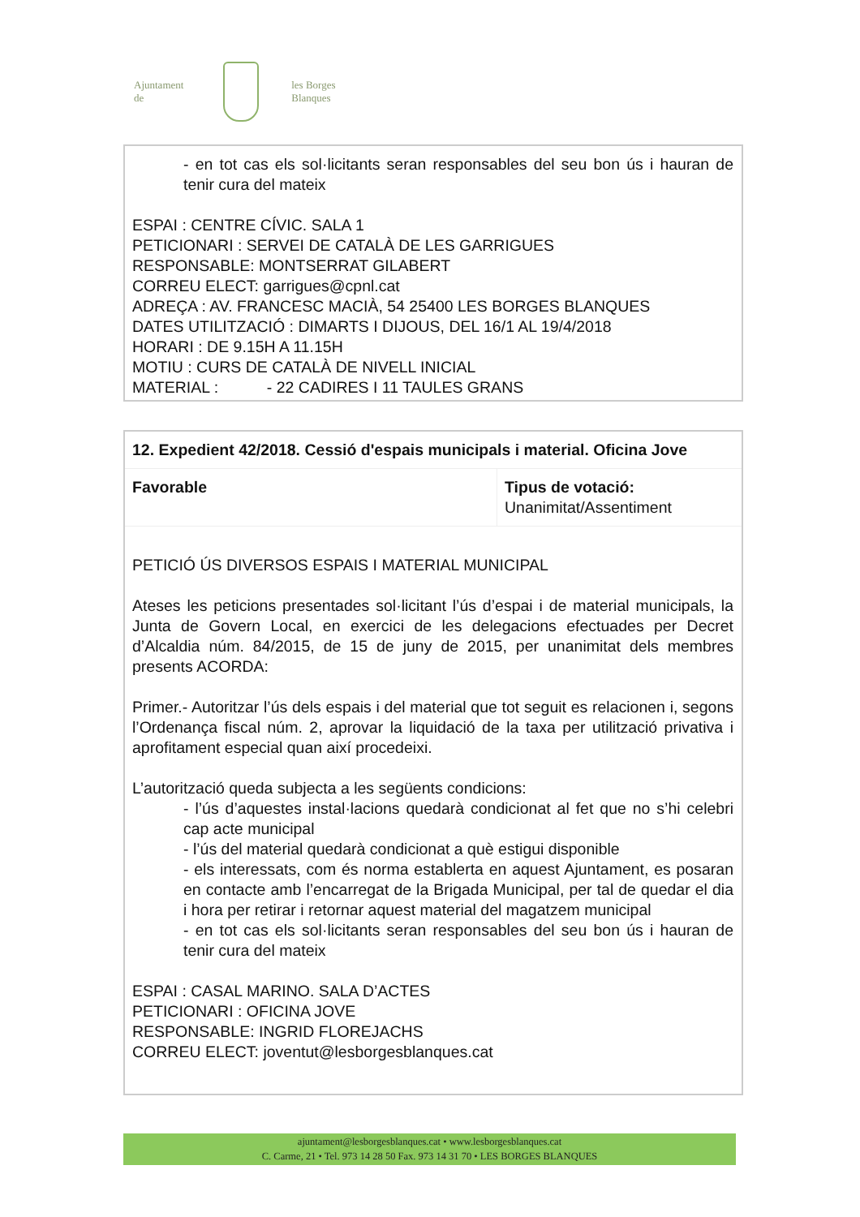Ajuntament de
les Borges Blanques
- en tot cas els sol·licitants seran responsables del seu bon ús i hauran de tenir cura del mateix
ESPAI : CENTRE CÍVIC. SALA 1
PETICIONARI : SERVEI DE CATALÀ DE LES GARRIGUES
RESPONSABLE: MONTSERRAT GILABERT
CORREU ELECT: garrigues@cpnl.cat
ADREÇA : AV. FRANCESC MACIÀ, 54 25400 LES BORGES BLANQUES
DATES UTILITZACIÓ : DIMARTS I DIJOUS, DEL 16/1 AL 19/4/2018
HORARI : DE 9.15H A 11.15H
MOTIU : CURS DE CATALÀ DE NIVELL INICIAL
MATERIAL : - 22 CADIRES I 11 TAULES GRANS
| 12. Expedient 42/2018. Cessió d'espais municipals i material. Oficina Jove | |
| Favorable | Tipus de votació: Unanimitat/Assentiment |
PETICIÓ ÚS DIVERSOS ESPAIS I MATERIAL MUNICIPAL
Ateses les peticions presentades sol·licitant l’ús d’espai i de material municipals, la Junta de Govern Local, en exercici de les delegacions efectuades per Decret d’Alcaldia núm. 84/2015, de 15 de juny de 2015, per unanimitat dels membres presents ACORDA:
Primer.- Autoritzar l’ús dels espais i del material que tot seguit es relacionen i, segons l’Ordenança fiscal núm. 2, aprovar la liquidació de la taxa per utilització privativa i aprofitament especial quan així procedeixi.
L’autorització queda subjecta a les següents condicions:
- l’ús d’aquestes instal·lacions quedarà condicionat al fet que no s’hi celebri cap acte municipal
- l’ús del material quedarà condicionat a què estigui disponible
- els interessats, com és norma establerta en aquest Ajuntament, es posaran en contacte amb l’encarregat de la Brigada Municipal, per tal de quedar el dia i hora per retirar i retornar aquest material del magatzem municipal
- en tot cas els sol·licitants seran responsables del seu bon ús i hauran de tenir cura del mateix
ESPAI : CASAL MARINO. SALA D’ACTES
PETICIONARI : OFICINA JOVE
RESPONSABLE: INGRID FLOREJACHS
CORREU ELECT: joventut@lesborgesblanques.cat
ajuntament@lesborgesblanques.cat • www.lesborgesblanques.cat
C. Carme, 21 • Tel. 973 14 28 50 Fax. 973 14 31 70 • LES BORGES BLANQUES